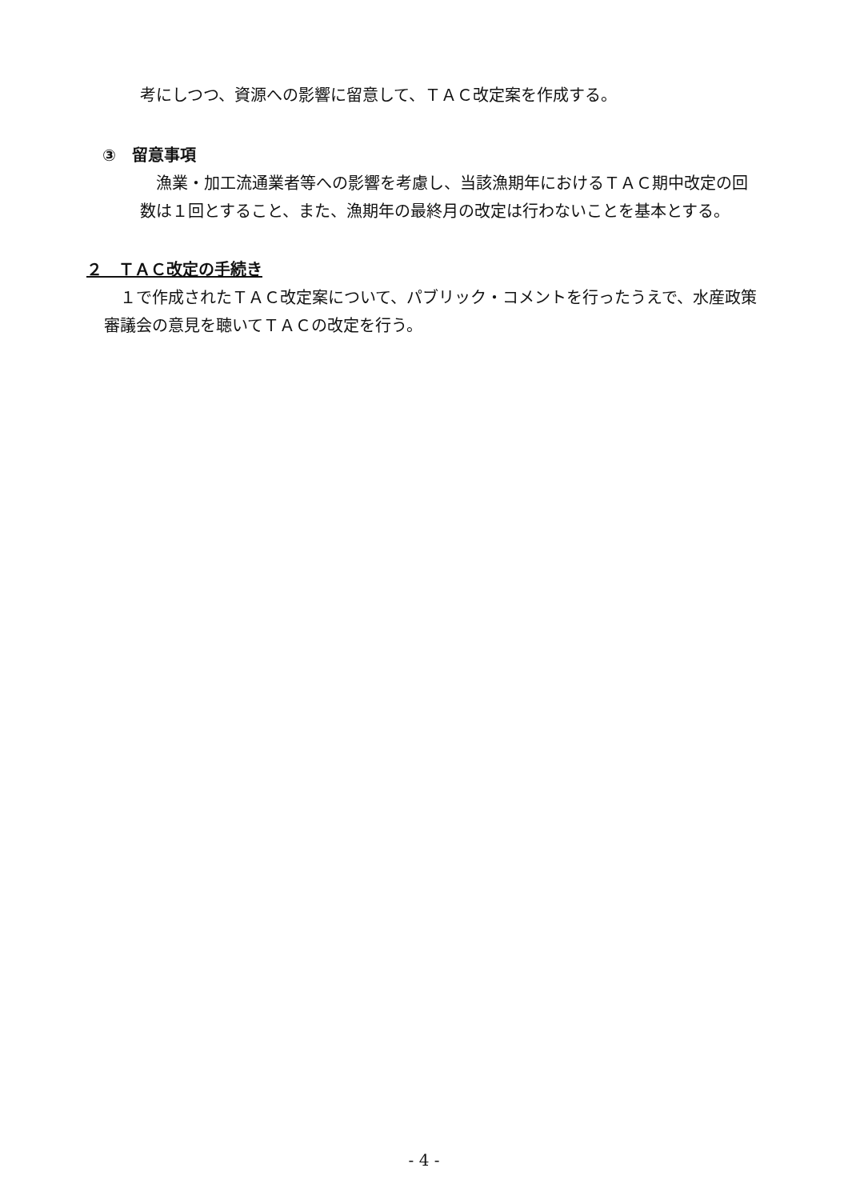考にしつつ、資源への影響に留意して、ＴＡＣ改定案を作成する。
③　留意事項
　漁業・加工流通業者等への影響を考慮し、当該漁期年におけるＴＡＣ期中改定の回数は１回とすること、また、漁期年の最終月の改定は行わないことを基本とする。
２　ＴＡＣ改定の手続き
　１で作成されたＴＡＣ改定案について、パブリック・コメントを行ったうえで、水産政策審議会の意見を聴いてＴＡＣの改定を行う。
- 4 -